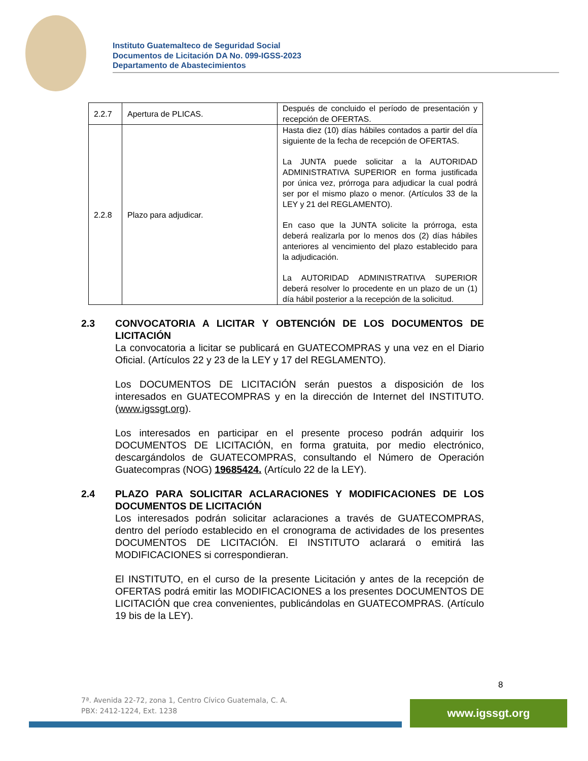Instituto Guatemalteco de Seguridad Social
Documentos de Licitación DA No. 099-IGSS-2023
Departamento de Abastecimientos
| 2.2.7 | Apertura de PLICAS. | Después de concluido el período de presentación y recepción de OFERTAS. |
| 2.2.8 | Plazo para adjudicar. | Hasta diez (10) días hábiles contados a partir del día siguiente de la fecha de recepción de OFERTAS. La JUNTA puede solicitar a la AUTORIDAD ADMINISTRATIVA SUPERIOR en forma justificada por única vez, prórroga para adjudicar la cual podrá ser por el mismo plazo o menor. (Artículos 33 de la LEY y 21 del REGLAMENTO). En caso que la JUNTA solicite la prórroga, esta deberá realizarla por lo menos dos (2) días hábiles anteriores al vencimiento del plazo establecido para la adjudicación. La AUTORIDAD ADMINISTRATIVA SUPERIOR deberá resolver lo procedente en un plazo de un (1) día hábil posterior a la recepción de la solicitud. |
2.3 CONVOCATORIA A LICITAR Y OBTENCIÓN DE LOS DOCUMENTOS DE LICITACIÓN
La convocatoria a licitar se publicará en GUATECOMPRAS y una vez en el Diario Oficial. (Artículos 22 y 23 de la LEY y 17 del REGLAMENTO).
Los DOCUMENTOS DE LICITACIÓN serán puestos a disposición de los interesados en GUATECOMPRAS y en la dirección de Internet del INSTITUTO. (www.igssgt.org).
Los interesados en participar en el presente proceso podrán adquirir los DOCUMENTOS DE LICITACIÓN, en forma gratuita, por medio electrónico, descargándolos de GUATECOMPRAS, consultando el Número de Operación Guatecompras (NOG) 19685424. (Artículo 22 de la LEY).
2.4 PLAZO PARA SOLICITAR ACLARACIONES Y MODIFICACIONES DE LOS DOCUMENTOS DE LICITACIÓN
Los interesados podrán solicitar aclaraciones a través de GUATECOMPRAS, dentro del período establecido en el cronograma de actividades de los presentes DOCUMENTOS DE LICITACIÓN. El INSTITUTO aclarará o emitirá las MODIFICACIONES si correspondieran.
El INSTITUTO, en el curso de la presente Licitación y antes de la recepción de OFERTAS podrá emitir las MODIFICACIONES a los presentes DOCUMENTOS DE LICITACIÓN que crea convenientes, publicándolas en GUATECOMPRAS. (Artículo 19 bis de la LEY).
8
7ª. Avenida 22-72, zona 1, Centro Cívico Guatemala, C. A.
PBX: 2412-1224, Ext. 1238
www.igssgt.org